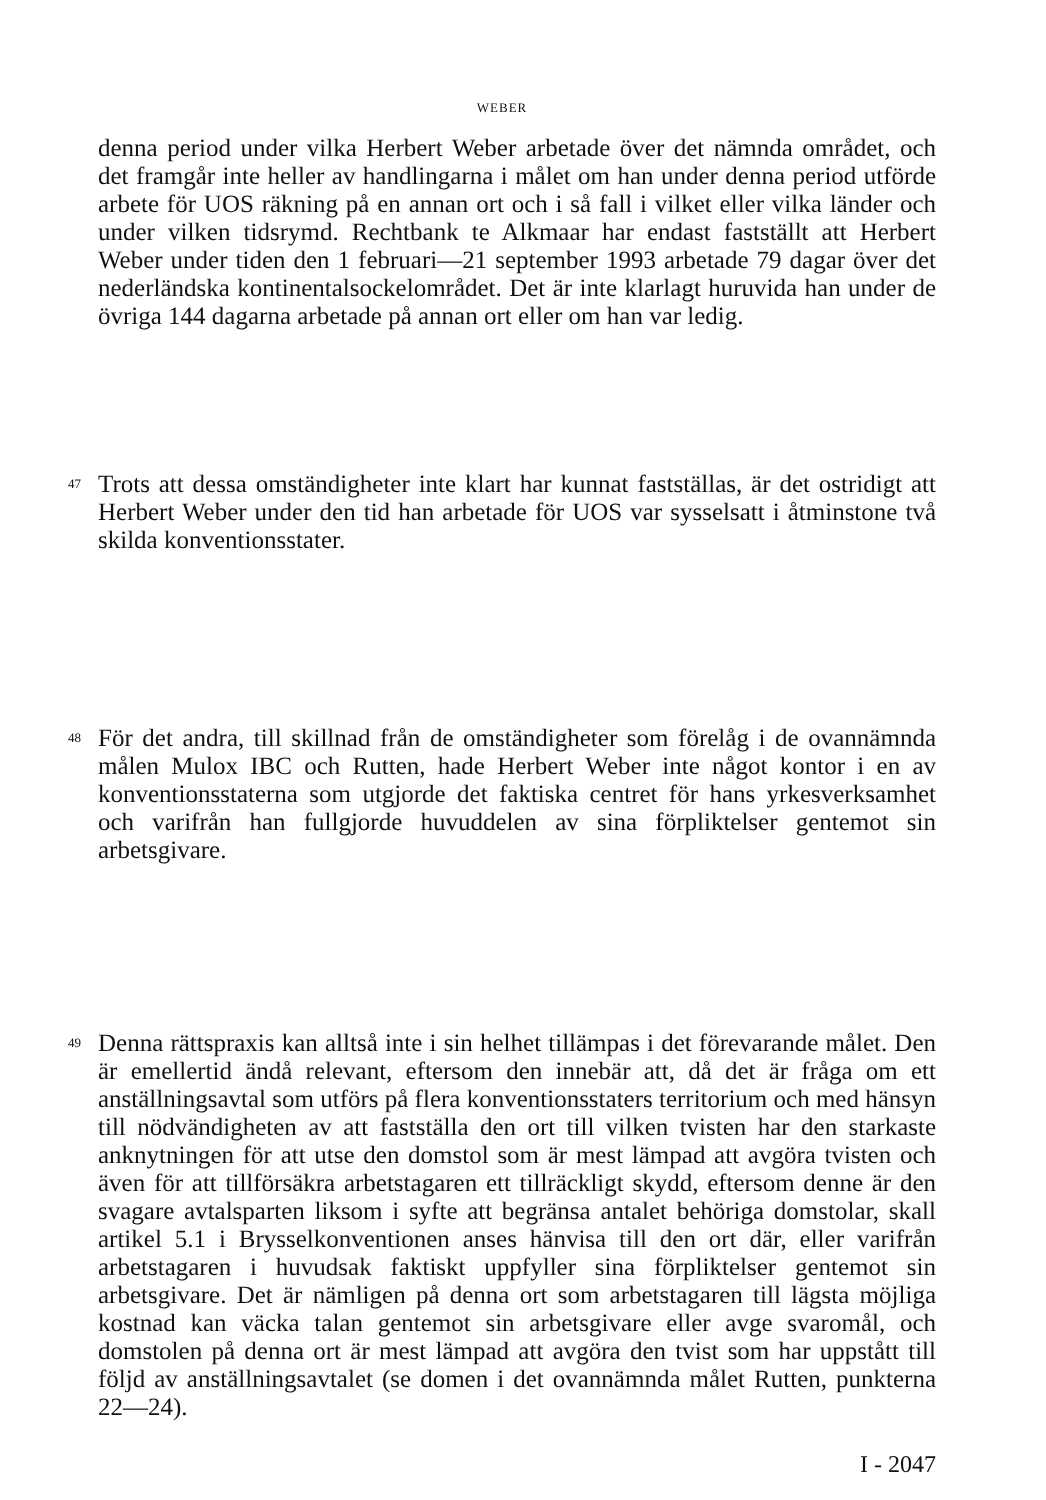WEBER
denna period under vilka Herbert Weber arbetade över det nämnda området, och det framgår inte heller av handlingarna i målet om han under denna period utförde arbete för UOS räkning på en annan ort och i så fall i vilket eller vilka länder och under vilken tidsrymd. Rechtbank te Alkmaar har endast fastställt att Herbert Weber under tiden den 1 februari—21 september 1993 arbetade 79 dagar över det nederländska kontinentalsockelområdet. Det är inte klarlagt huruvida han under de övriga 144 dagarna arbetade på annan ort eller om han var ledig.
47
Trots att dessa omständigheter inte klart har kunnat fastställas, är det ostridigt att Herbert Weber under den tid han arbetade för UOS var sysselsatt i åtminstone två skilda konventionsstater.
48
För det andra, till skillnad från de omständigheter som förelåg i de ovannämnda målen Mulox IBC och Rutten, hade Herbert Weber inte något kontor i en av konventionsstaterna som utgjorde det faktiska centret för hans yrkesverksamhet och varifrån han fullgjorde huvuddelen av sina förpliktelser gentemot sin arbetsgivare.
49
Denna rättspraxis kan alltså inte i sin helhet tillämpas i det förevarande målet. Den är emellertid ändå relevant, eftersom den innebär att, då det är fråga om ett anställningsavtal som utförs på flera konventionsstaters territorium och med hänsyn till nödvändigheten av att fastställa den ort till vilken tvisten har den starkaste anknytningen för att utse den domstol som är mest lämpad att avgöra tvisten och även för att tillförsäkra arbetstagaren ett tillräckligt skydd, eftersom denne är den svagare avtalsparten liksom i syfte att begränsa antalet behöriga domstolar, skall artikel 5.1 i Brysselkonventionen anses hänvisa till den ort där, eller varifrån arbetstagaren i huvudsak faktiskt uppfyller sina förpliktelser gentemot sin arbetsgivare. Det är nämligen på denna ort som arbetstagaren till lägsta möjliga kostnad kan väcka talan gentemot sin arbetsgivare eller avge svaromål, och domstolen på denna ort är mest lämpad att avgöra den tvist som har uppstått till följd av anställningsavtalet (se domen i det ovannämnda målet Rutten, punkterna 22—24).
I - 2047